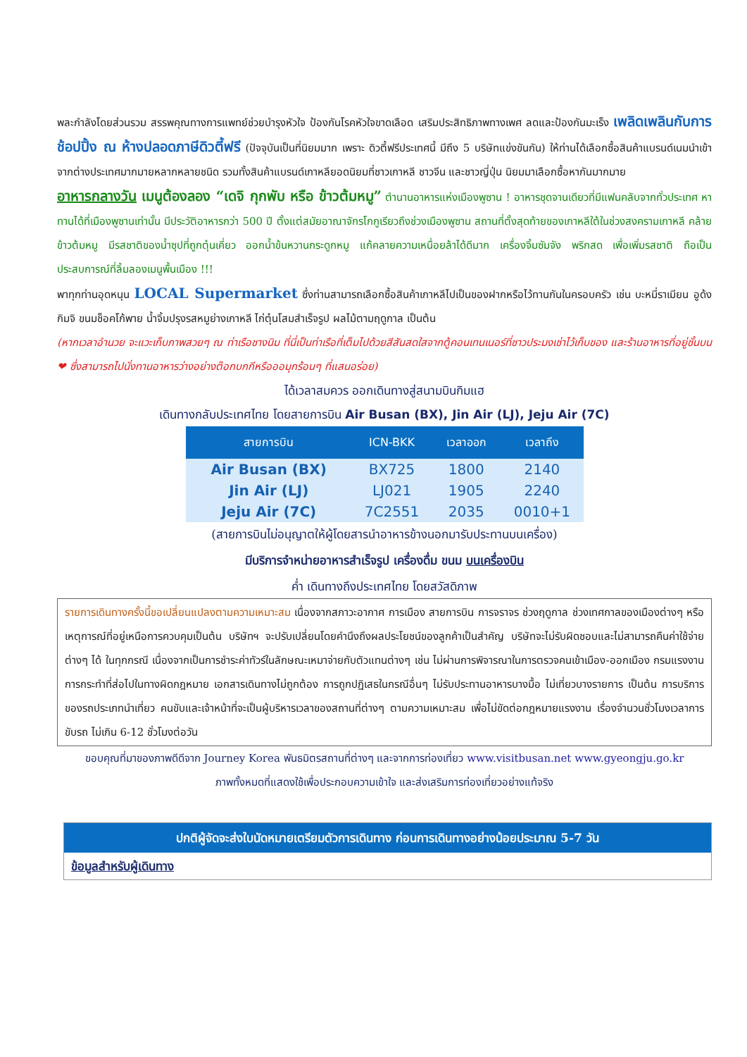พละกำลังโดยส่วนรวม สรรพคุณทางการแพทย์ช่วยบำรุงหัวใจ ป้องกันโรคหัวใจขาดเลือด เสริมประสิทธิภาพทางเพศ ลดและป้องกันมะเร็ง เพลิดเพลินกับการช้อปปิ้ง ณ ห้างปลอดภาษีดิวตี้ฟรี (ปัจจุบันเป็นที่นิยมมาก เพราะ ดิวตี้ฟรีประเทศนี้ มีถึง 5 บริษัทแข่งขันกัน) ให้ท่านได้เลือกซื้อสินค้าแบรนด์เนมนำเข้าจากต่างประเทศมากมายหลากหลายชนิด รวมทั้งสินค้าแบรนด์เกาหลียอดนิยมที่ชาวเกาหลี ชาวจีน และชาวญี่ปุ่น นิยมมาเลือกซื้อหากันมากมาย
อาหารกลางวัน เมนูต้องลอง “เดจิ กุกพับ หรือ ข้าวต้มหมู” ตำนานอาหารแห่งเมืองพูซาน ! อาหารชุดจานเดียวที่มีแฟนคลับจากทั่วประเทศ หาทานได้ที่เมืองพูซานเท่านั้น มีประวัติอาหารกว่า 500 ปี ตั้งแต่สมัยอาณาจักรโกกูเรียวถึงช่วงเมืองพูซาน สถานที่ตั้งสุดท้ายของเกาหลีใต้ในช่วงสงครามเกาหลี คล้ายข้าวต้มหมู มีรสชาติของน้ำซุปที่ถูกตุ๋นเคี่ยว ออกน้ำข้นหวานกระดูกหมู แก้คลายความเหนื่อยล้าได้ดีมาก เครื่องจิ้มซัมจัง พริกสด เพื่อเพิ่มรสชาติ ถือเป็นประสบการณ์ที่ลิ้มลองเมนูพื้นเมือง !!!
พาทุกท่านอุดหนุน LOCAL Supermarket ซึ่งท่านสามารถเลือกซื้อสินค้าเกาหลีไปเป็นของฝากหรือไว้ทานกันในครอบครัว เช่น บะหมี่ราเมียน อูด้ง กิมจิ ขนมช็อคโก้พาย น้ำจิ้มปรุงรสหมูย่างเกาหลี ไก่ตุ๋นโสมสำเร็จรูป ผลไม้ตามฤดูกาล เป็นต้น
(หากเวลาอำนวย จะแวะเก็บภาพสวยๆ ณ ท่าเรือชางนิม ที่นี่เป็นท่าเรือที่เต็มไปด้วยสีสันสดใสจากตู้คอนเทนเนอร์ที่ชาวประมงเช่าไว้เก็บของ และร้านอาหารที่อยู่ชั้นบน ❤ ซึ่งสามารถไปนั่งทานอาหารว่างอย่างต๊อกบกกีหรือออมุกร้อนๆ ที่แสนอร่อย)
ได้เวลาสมควร ออกเดินทางสู่สนามบินกิมแฮ
เดินทางกลับประเทศไทย โดยสายการบิน Air Busan (BX), Jin Air (LJ), Jeju Air (7C)
| สายการบิน | ICN-BKK | เวลาออก | เวลาถึง |
| --- | --- | --- | --- |
| Air Busan (BX) | BX725 | 1800 | 2140 |
| Jin Air (LJ) | LJ021 | 1905 | 2240 |
| Jeju Air (7C) | 7C2551 | 2035 | 0010+1 |
(สายการบินไม่อนุญาตให้ผู้โดยสารนำอาหารข้างนอกมารับประทานบนเครื่อง)
มีบริการจำหน่ายอาหารสำเร็จรูป เครื่องดื่ม ขนม บนเครื่องบิน
ค่ำ เดินทางถึงประเทศไทย โดยสวัสดิภาพ
รายการเดินทางครั้งนี้ขอเปลี่ยนแปลงตามความเหมาะสม เนื่องจากสภาวะอากาศ การเมือง สายการบิน การจราจร ช่วงฤดูกาล ช่วงเทศกาลของเมืองต่างๆ หรือเหตุการณ์ที่อยู่เหนือการควบคุมเป็นต้น บริษัทฯ จะปรับเปลี่ยนโดยคำนึงถึงผลประโยชน์ของลูกค้าเป็นสำคัญ บริษัทจะไม่รับผิดชอบและไม่สามารถคืนค่าใช้จ่ายต่างๆ ได้ ในทุกกรณี เนื่องจากเป็นการชำระค่าทัวร์ในลักษณะเหมาจ่ายกับตัวแทนต่างๆ เช่น ไม่ผ่านการพิจารณาในการตรวจคนเข้าเมือง-ออกเมือง กรมแรงงาน การกระทำที่ส่อไปในทางผิดกฎหมาย เอกสารเดินทางไม่ถูกต้อง การถูกปฏิเสธในกรณีอื่นๆ ไม่รับประทานอาหารบางมื้อ ไม่เที่ยวบางรายการ เป็นต้น การบริการของรถประเภทนำเที่ยว คนขับและเจ้าหน้าที่จะเป็นผู้บริหารเวลาของสถานที่ต่างๆ ตามความเหมาะสม เพื่อไม่ขัดต่อกฎหมายแรงงาน เรื่องจำนวนชั่วโมงเวลาการขับรถ ไม่เกิน 6-12 ชั่วโมงต่อวัน
ขอบคุณที่มาของภาพดีดีจาก Journey Korea พันธมิตรสถานที่ต่างๆ และจากการท่องเที่ยว www.visitbusan.net www.gyeongju.go.kr
ภาพทั้งหมดที่แสดงใช้เพื่อประกอบความเข้าใจ และส่งเสริมการท่องเที่ยวอย่างแท้จริง
ปกติผู้จัดจะส่งใบนัดหมายเตรียมตัวการเดินทาง ก่อนการเดินทางอย่างน้อยประมาณ 5-7 วัน
ข้อมูลสำหรับผู้เดินทาง